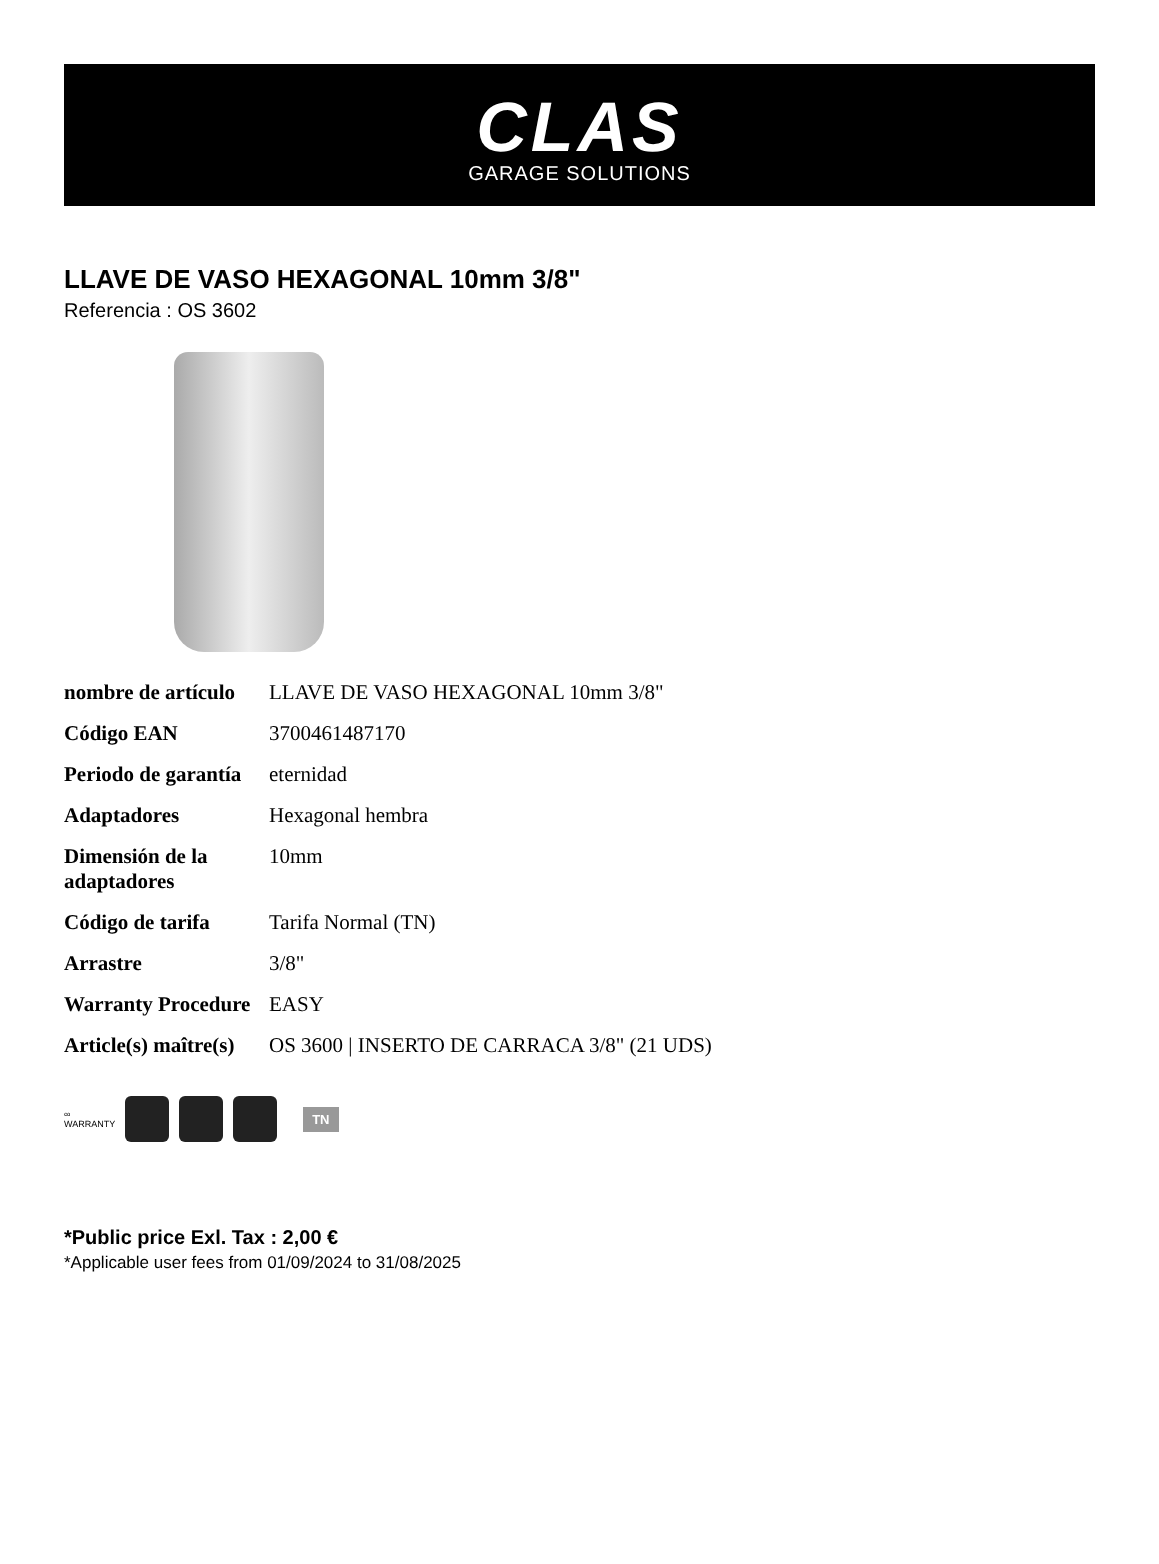CLAS
GARAGE SOLUTIONS
LLAVE DE VASO HEXAGONAL 10mm 3/8"
Referencia : OS 3602
| nombre de artículo | LLAVE DE VASO HEXAGONAL 10mm 3/8" |
| Código EAN | 3700461487170 |
| Periodo de garantía | eternidad |
| Adaptadores | Hexagonal hembra |
| Dimensión de la adaptadores | 10mm |
| Código de tarifa | Tarifa Normal (TN) |
| Arrastre | 3/8" |
| Warranty Procedure | EASY |
| Article(s) maître(s) | OS 3600 / INSERTO DE CARRACA 3/8" (21 UDS) |
∞
WARRANTY
TN
*Public price Exl. Tax : 2,00 €
*Applicable user fees from 01/09/2024 to 31/08/2025